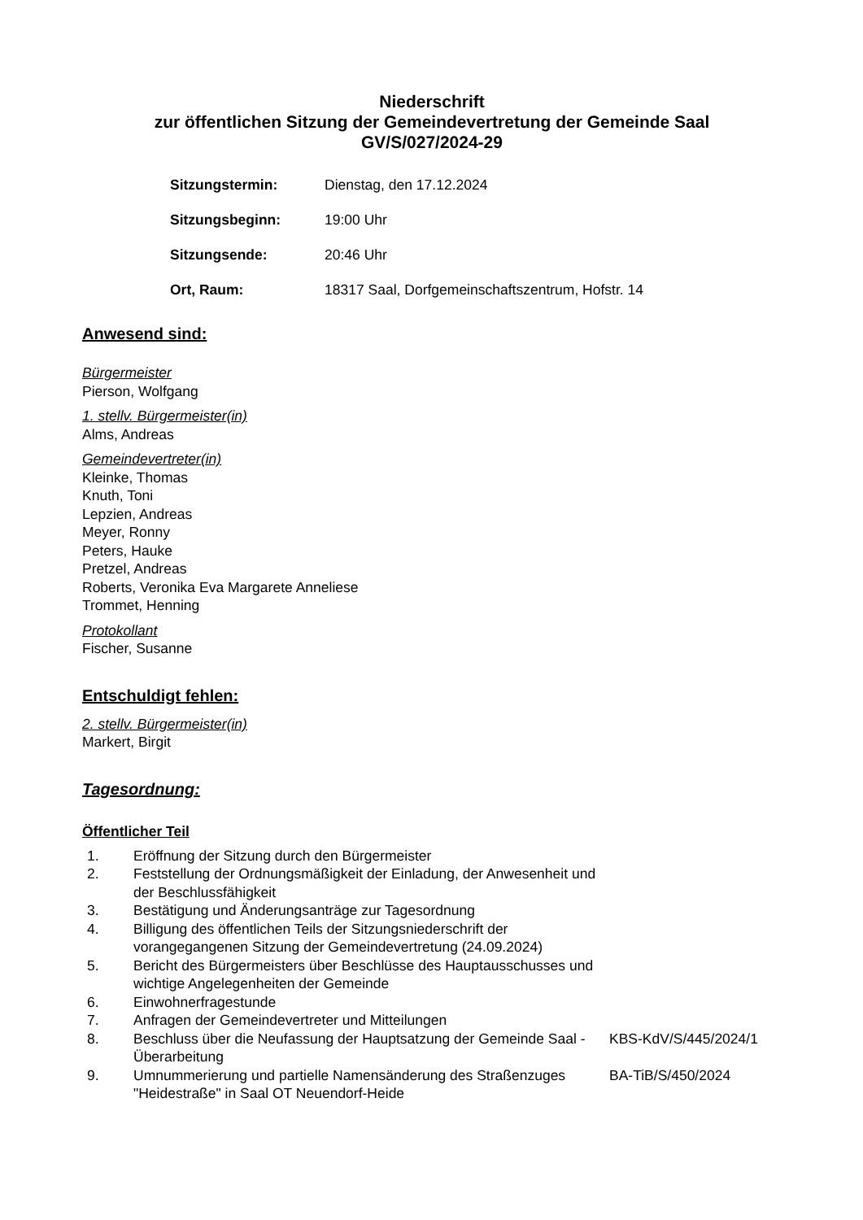Niederschrift
zur öffentlichen Sitzung der Gemeindevertretung der Gemeinde Saal
GV/S/027/2024-29
| Sitzungstermin: | Dienstag, den 17.12.2024 |
| Sitzungsbeginn: | 19:00 Uhr |
| Sitzungsende: | 20:46 Uhr |
| Ort, Raum: | 18317 Saal, Dorfgemeinschaftszentrum, Hofstr. 14 |
Anwesend sind:
Bürgermeister
Pierson, Wolfgang
1. stellv. Bürgermeister(in)
Alms, Andreas
Gemeindevertreter(in)
Kleinke, Thomas
Knuth, Toni
Lepzien, Andreas
Meyer, Ronny
Peters, Hauke
Pretzel, Andreas
Roberts, Veronika Eva Margarete Anneliese
Trommet, Henning
Protokollant
Fischer, Susanne
Entschuldigt fehlen:
2. stellv. Bürgermeister(in)
Markert, Birgit
Tagesordnung:
Öffentlicher Teil
| 1. | Eröffnung der Sitzung durch den Bürgermeister | |
| 2. | Feststellung der Ordnungsmäßigkeit der Einladung, der Anwesenheit und der Beschlussfähigkeit | |
| 3. | Bestätigung und Änderungsanträge zur Tagesordnung | |
| 4. | Billigung des öffentlichen Teils der Sitzungsniederschrift der vorangegangenen Sitzung der Gemeindevertretung (24.09.2024) | |
| 5. | Bericht des Bürgermeisters über Beschlüsse des Hauptausschusses und wichtige Angelegenheiten der Gemeinde | |
| 6. | Einwohnerfragestunde | |
| 7. | Anfragen der Gemeindevertreter und Mitteilungen | |
| 8. | Beschluss über die Neufassung der Hauptsatzung der Gemeinde Saal - Überarbeitung | KBS-KdV/S/445/2024/1 |
| 9. | Umnummerierung und partielle Namensänderung des Straßenzuges "Heidestraße" in Saal OT Neuendorf-Heide | BA-TiB/S/450/2024 |